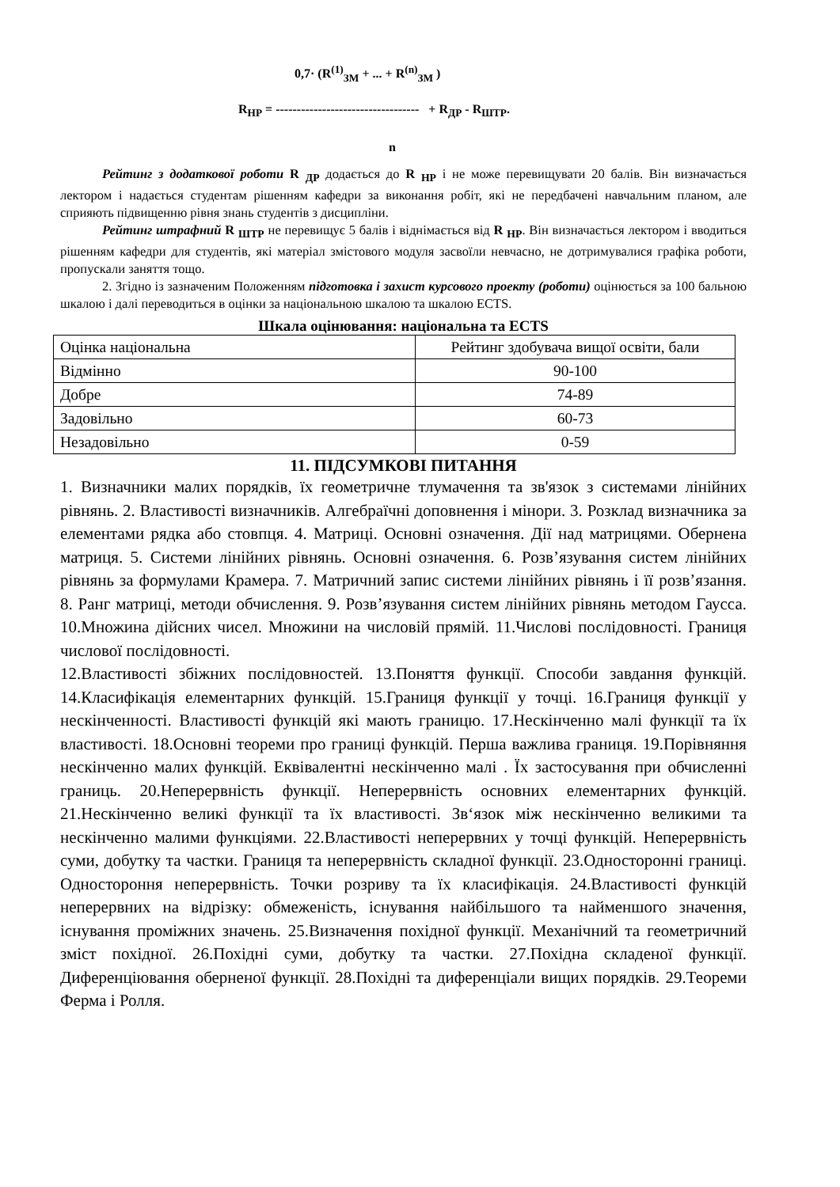0,7· (R<sup>(1)</sup><sub>ЗМ</sub> + ... + R<sup>(n)</sup><sub>ЗМ</sub> )
R<sub>НР</sub> = ---------------------------------- + R<sub>ДР</sub> - R<sub>ШТР</sub>.
n
Рейтинг з додаткової роботи R <sub>ДР</sub> додається до R <sub>НР</sub> і не може перевищувати 20 балів. Він визначається лектором і надається студентам рішенням кафедри за виконання робіт, які не передбачені навчальним планом, але сприяють підвищенню рівня знань студентів з дисципліни.
Рейтинг штрафний R <sub>ШТР</sub> не перевищує 5 балів і віднімається від R <sub>НР</sub>. Він визначається лектором і вводиться рішенням кафедри для студентів, які матеріал змістового модуля засвоїли невчасно, не дотримувалися графіка роботи, пропускали заняття тощо.
2. Згідно із зазначеним Положенням підготовка і захист курсового проекту (роботи) оцінюється за 100 бальною шкалою і далі переводиться в оцінки за національною шкалою та шкалою ECTS.
Шкала оцінювання: національна та ECTS
| Оцінка національна | Рейтинг здобувача вищої освіти, бали |
| Відмінно | 90-100 |
| Добре | 74-89 |
| Задовільно | 60-73 |
| Незадовільно | 0-59 |
11. ПІДСУМКОВІ ПИТАННЯ
1. Визначники малих порядків, їх геометричне тлумачення та зв'язок з системами лінійних рівнянь. 2. Властивості визначників. Алгебраїчні доповнення і мінори. 3. Розклад визначника за елементами рядка або стовпця. 4. Матриці. Основні означення. Дії над матрицями. Обернена матриця. 5. Системи лінійних рівнянь. Основні означення. 6. Розв’язування систем лінійних рівнянь за формулами Крамера. 7. Матричний запис системи лінійних рівнянь і її розв’язання. 8. Ранг матриці, методи обчислення. 9. Розв’язування систем лінійних рівнянь методом Гаусса. 10.Множина дійсних чисел. Множини на числовій прямій. 11.Числові послідовності. Границя числової послідовності.
12.Властивості збіжних послідовностей. 13.Поняття функції. Способи завдання функцій. 14.Класифікація елементарних функцій. 15.Границя функції у точці. 16.Границя функції у нескінченності. Властивості функцій які мають границю. 17.Нескінченно малі функції та їх властивості. 18.Основні теореми про границі функцій. Перша важлива границя. 19.Порівняння нескінченно малих функцій. Еквівалентні нескінченно малі . Їх застосування при обчисленні границь. 20.Неперервність функції. Неперервність основних елементарних функцій. 21.Нескінченно великі функції та їх властивості. Зв‘язок між нескінченно великими та нескінченно малими функціями. 22.Властивості неперервних у точці функцій. Неперервність суми, добутку та частки. Границя та неперервність складної функції. 23.Односторонні границі. Одностороння неперервність. Точки розриву та їх класифікація. 24.Властивості функцій неперервних на відрізку: обмеженість, існування найбільшого та найменшого значення, існування проміжних значень. 25.Визначення похідної функції. Механічний та геометричний зміст похідної. 26.Похідні суми, добутку та частки. 27.Похідна складеної функції. Диференціювання оберненої функції. 28.Похідні та диференціали вищих порядків. 29.Теореми Ферма і Ролля.